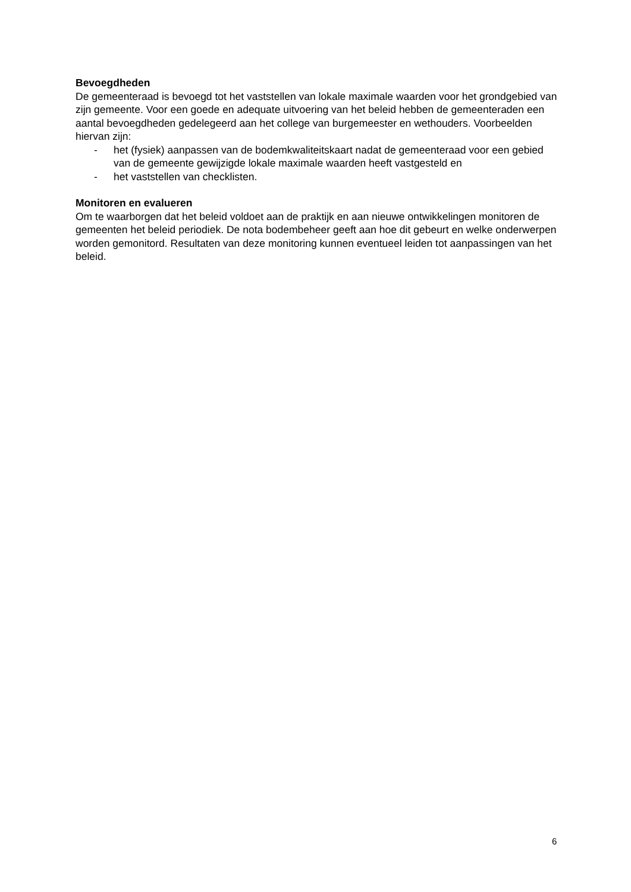Bevoegdheden
De gemeenteraad is bevoegd tot het vaststellen van lokale maximale waarden voor het grondgebied van zijn gemeente. Voor een goede en adequate uitvoering van het beleid hebben de gemeenteraden een aantal bevoegdheden gedelegeerd aan het college van burgemeester en wethouders. Voorbeelden hiervan zijn:
- het (fysiek) aanpassen van de bodemkwaliteitskaart nadat de gemeenteraad voor een gebied van de gemeente gewijzigde lokale maximale waarden heeft vastgesteld en
- het vaststellen van checklisten.
Monitoren en evalueren
Om te waarborgen dat het beleid voldoet aan de praktijk en aan nieuwe ontwikkelingen monitoren de gemeenten het beleid periodiek. De nota bodembeheer geeft aan hoe dit gebeurt en welke onderwerpen worden gemonitord. Resultaten van deze monitoring kunnen eventueel leiden tot aanpassingen van het beleid.
6